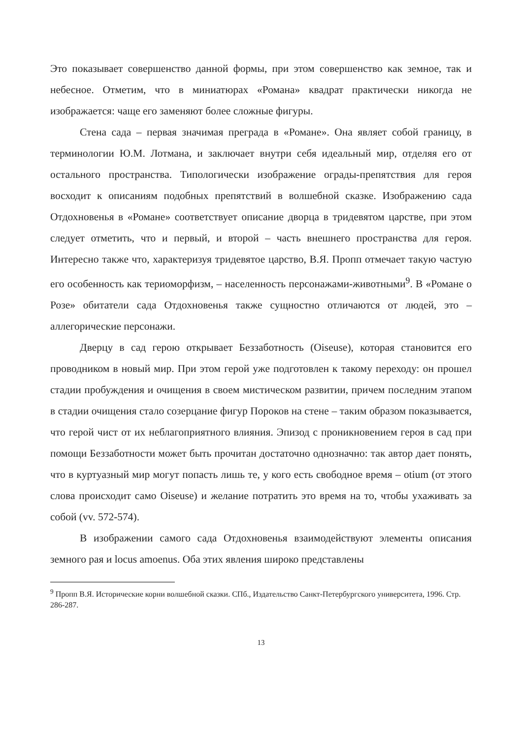Это показывает совершенство данной формы, при этом совершенство как земное, так и небесное. Отметим, что в миниатюрах «Романа» квадрат практически никогда не изображается: чаще его заменяют более сложные фигуры.
Стена сада – первая значимая преграда в «Романе». Она являет собой границу, в терминологии Ю.М. Лотмана, и заключает внутри себя идеальный мир, отделяя его от остального пространства. Типологически изображение ограды-препятствия для героя восходит к описаниям подобных препятствий в волшебной сказке. Изображению сада Отдохновенья в «Романе» соответствует описание дворца в тридевятом царстве, при этом следует отметить, что и первый, и второй – часть внешнего пространства для героя. Интересно также что, характеризуя тридевятое царство, В.Я. Пропп отмечает такую частую его особенность как териоморфизм, – населенность персонажами-животными<sup>9</sup>. В «Романе о Розе» обитатели сада Отдохновенья также сущностно отличаются от людей, это – аллегорические персонажи.
Дверцу в сад герою открывает Беззаботность (Oiseuse), которая становится его проводником в новый мир. При этом герой уже подготовлен к такому переходу: он прошел стадии пробуждения и очищения в своем мистическом развитии, причем последним этапом в стадии очищения стало созерцание фигур Пороков на стене – таким образом показывается, что герой чист от их неблагоприятного влияния. Эпизод с проникновением героя в сад при помощи Беззаботности может быть прочитан достаточно однозначно: так автор дает понять, что в куртуазный мир могут попасть лишь те, у кого есть свободное время – otium (от этого слова происходит само Oiseuse) и желание потратить это время на то, чтобы ухаживать за собой (vv. 572-574).
В изображении самого сада Отдохновенья взаимодействуют элементы описания земного рая и locus amoenus. Оба этих явления широко представлены
<sup>9</sup> Пропп В.Я. Исторические корни волшебной сказки. СПб., Издательство Санкт-Петербургского университета, 1996. Стр. 286-287.
13